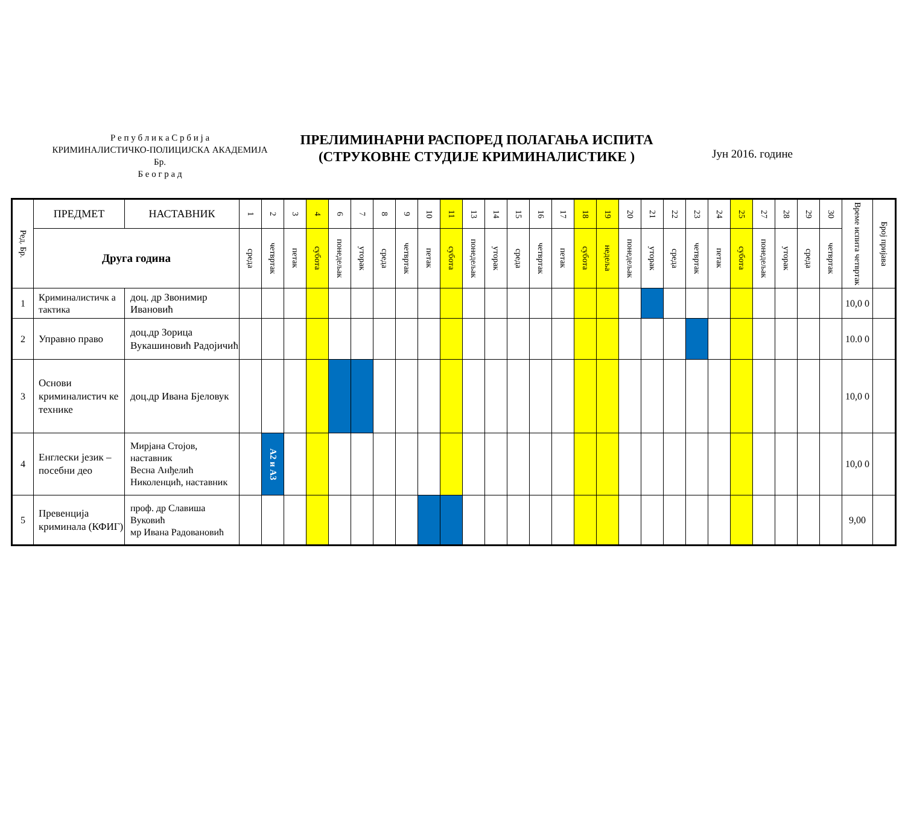Р е п у б л и к а С р б и ј а
КРИМИНАЛИСТИЧКО-ПОЛИЦИЈСКА АКАДЕМИЈА
Бр.
Б е о г р а д
ПРЕЛИМИНАРНИ РАСПОРЕД ПОЛАГАЊА ИСПИТА
(СТРУКОВНЕ СТУДИЈЕ КРИМИНАЛИСТИКЕ )
Јун 2016. године
| Ред. Бр. | ПРЕДМЕТ | НАСТАВНИК | 1 | 2 | 3 | 4 | 6 | 7 | 8 | 9 | 10 | 11 | 13 | 14 | 15 | 16 | 17 | 18 | 19 | 20 | 21 | 22 | 23 | 24 | 25 | 27 | 28 | 29 | 30 | Време испита четвртак | Број пријава |
| --- | --- | --- | --- | --- | --- | --- | --- | --- | --- | --- | --- | --- | --- | --- | --- | --- | --- | --- | --- | --- | --- | --- | --- | --- | --- | --- | --- | --- | --- | --- | --- |
| | Друга година | | среда | четвртак | петак | субота | понедељак | уторак | среда | четвртак | петак | субота | понедељак | уторак | среда | четвртак | петак | субота | недеља | понедељак | уторак | среда | четвртак | петак | субота | понедељак | уторак | среда | четвртак | | |
| 1 | Криминалистичк а тактика | доц. др Звонимир Ивановић | | | | | | | | | | | | | | | | | | | | | | | | | | | | 10,0 0 | |
| 2 | Управно право | доц.др Зорица Вукашиновић Радојичић | | | | | | | | | | | | | | | | | | | | | | | | | | | | 10.0 0 | |
| 3 | Основи криминалистич ке технике | доц.др Ивана Бјеловук | | | | | | | | | | | | | | | | | | | | | | | | | | | | 10,0 0 | |
| 4 | Енглески језик – посебни део | Мирјана Стојов, наставник Весна Анђелић Николенцић, наставник | | А2 и А3 | | | | | | | | | | | | | | | | | | | | | | | | | | 10,0 0 | |
| 5 | Превенција криминала (КФИГ) | проф. др Славиша Вуковић мр Ивана Радовановић | | | | | | | | | | | | | | | | | | | | | | | | | | | | 9,00 | |